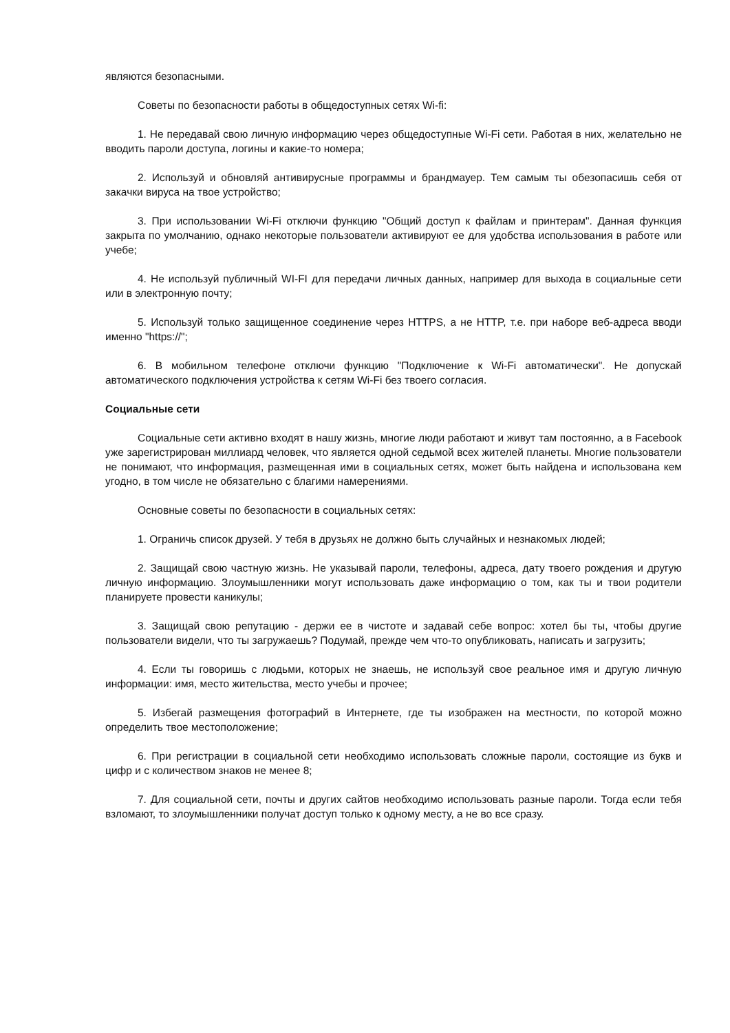являются безопасными.
Советы по безопасности работы в общедоступных сетях Wi-fi:
1. Не передавай свою личную информацию через общедоступные Wi-Fi сети. Работая в них, желательно не вводить пароли доступа, логины и какие-то номера;
2. Используй и обновляй антивирусные программы и брандмауер. Тем самым ты обезопасишь себя от закачки вируса на твое устройство;
3. При использовании Wi-Fi отключи функцию "Общий доступ к файлам и принтерам". Данная функция закрыта по умолчанию, однако некоторые пользователи активируют ее для удобства использования в работе или учебе;
4. Не используй публичный WI-FI для передачи личных данных, например для выхода в социальные сети или в электронную почту;
5. Используй только защищенное соединение через HTTPS, а не HTTP, т.е. при наборе веб-адреса вводи именно "https://";
6. В мобильном телефоне отключи функцию "Подключение к Wi-Fi автоматически". Не допускай автоматического подключения устройства к сетям Wi-Fi без твоего согласия.
Социальные сети
Социальные сети активно входят в нашу жизнь, многие люди работают и живут там постоянно, а в Facebook уже зарегистрирован миллиард человек, что является одной седьмой всех жителей планеты. Многие пользователи не понимают, что информация, размещенная ими в социальных сетях, может быть найдена и использована кем угодно, в том числе не обязательно с благими намерениями.
Основные советы по безопасности в социальных сетях:
1. Ограничь список друзей. У тебя в друзьях не должно быть случайных и незнакомых людей;
2. Защищай свою частную жизнь. Не указывай пароли, телефоны, адреса, дату твоего рождения и другую личную информацию. Злоумышленники могут использовать даже информацию о том, как ты и твои родители планируете провести каникулы;
3. Защищай свою репутацию - держи ее в чистоте и задавай себе вопрос: хотел бы ты, чтобы другие пользователи видели, что ты загружаешь? Подумай, прежде чем что-то опубликовать, написать и загрузить;
4. Если ты говоришь с людьми, которых не знаешь, не используй свое реальное имя и другую личную информации: имя, место жительства, место учебы и прочее;
5. Избегай размещения фотографий в Интернете, где ты изображен на местности, по которой можно определить твое местоположение;
6. При регистрации в социальной сети необходимо использовать сложные пароли, состоящие из букв и цифр и с количеством знаков не менее 8;
7. Для социальной сети, почты и других сайтов необходимо использовать разные пароли. Тогда если тебя взломают, то злоумышленники получат доступ только к одному месту, а не во все сразу.